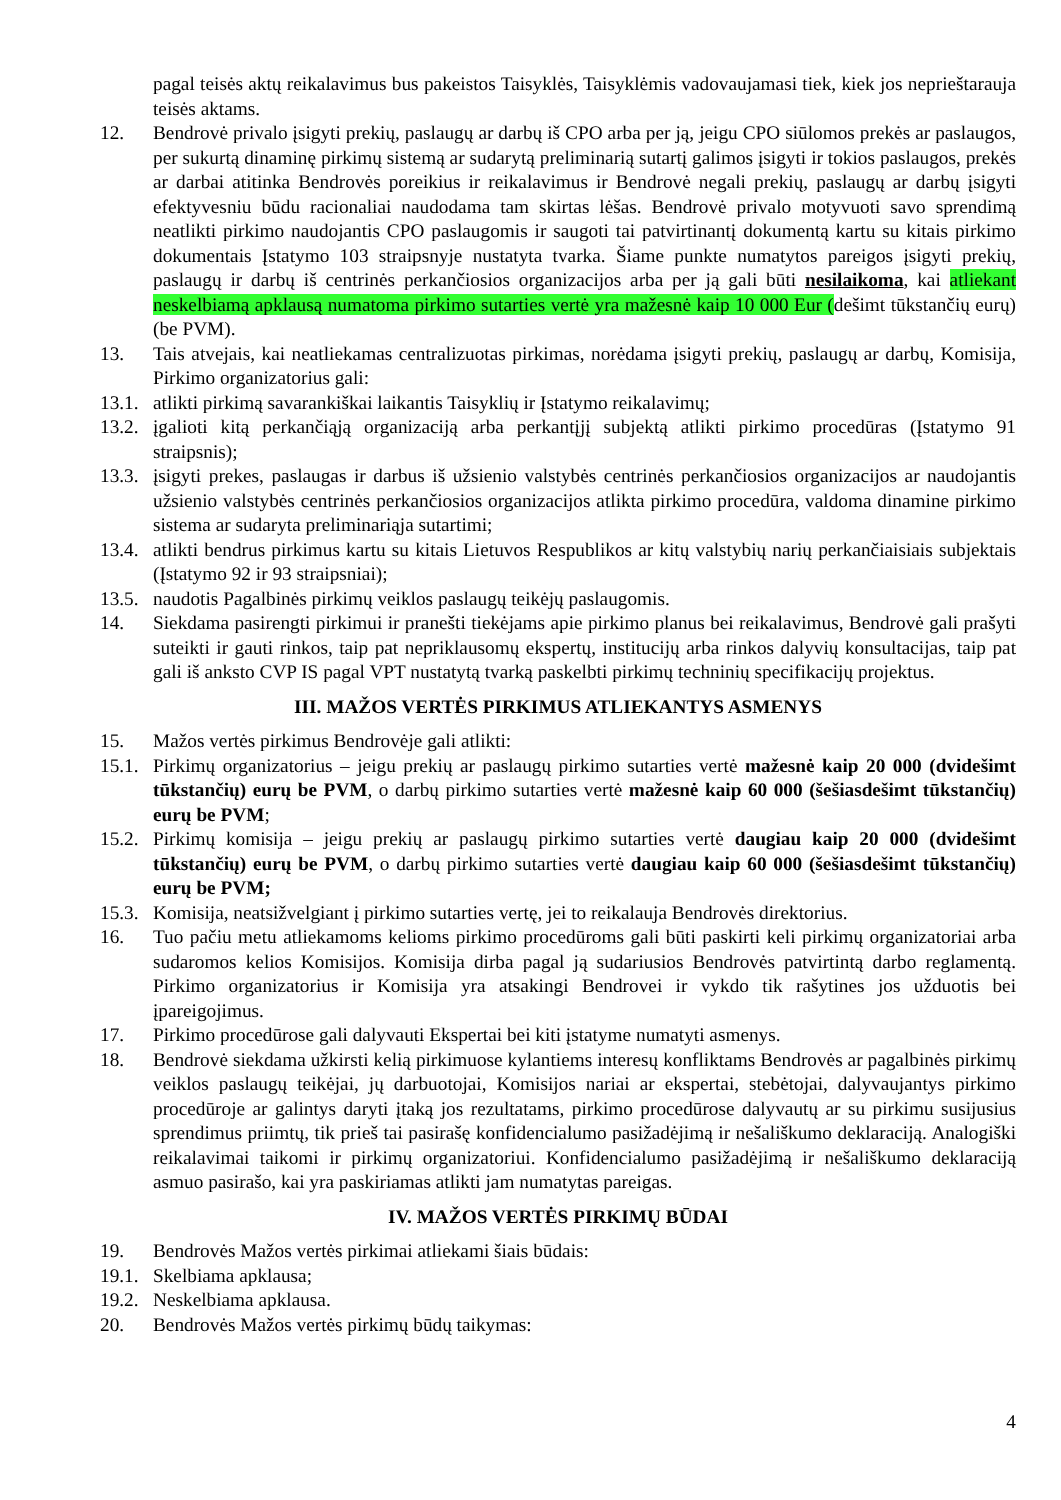pagal teisės aktų reikalavimus bus pakeistos Taisyklės, Taisyklėmis vadovaujamasi tiek, kiek jos neprieštarauja teisės aktams.
12. Bendrovė privalo įsigyti prekių, paslaugų ar darbų iš CPO arba per ją, jeigu CPO siūlomos prekės ar paslaugos, per sukurtą dinaminę pirkimų sistemą ar sudarytą preliminarią sutartį galimos įsigyti ir tokios paslaugos, prekės ar darbai atitinka Bendrovės poreikius ir reikalavimus ir Bendrovė negali prekių, paslaugų ar darbų įsigyti efektyvesniu būdu racionaliai naudodama tam skirtas lėšas. Bendrovė privalo motyvuoti savo sprendimą neatlikti pirkimo naudojantis CPO paslaugomis ir saugoti tai patvirtinantį dokumentą kartu su kitais pirkimo dokumentais Įstatymo 103 straipsnyje nustatyta tvarka. Šiame punkte numatytos pareigos įsigyti prekių, paslaugų ir darbų iš centrinės perkančiosios organizacijos arba per ją gali būti nesilaikoma, kai atliekant neskelbiamą apklausą numatoma pirkimo sutarties vertė yra mažesnė kaip 10 000 Eur (dešimt tūkstančių eurų) (be PVM).
13. Tais atvejais, kai neatliekamas centralizuotas pirkimas, norėdama įsigyti prekių, paslaugų ar darbų, Komisija, Pirkimo organizatorius gali:
13.1. atlikti pirkimą savarankiškai laikantis Taisyklių ir Įstatymo reikalavimų;
13.2. įgalioti kitą perkančiąją organizaciją arba perkantįjį subjektą atlikti pirkimo procedūras (Įstatymo 91 straipsnis);
13.3. įsigyti prekes, paslaugas ir darbus iš užsienio valstybės centrinės perkančiosios organizacijos ar naudojantis užsienio valstybės centrinės perkančiosios organizacijos atlikta pirkimo procedūra, valdoma dinamine pirkimo sistema ar sudaryta preliminariąja sutartimi;
13.4. atlikti bendrus pirkimus kartu su kitais Lietuvos Respublikos ar kitų valstybių narių perkančiaisiais subjektais (Įstatymo 92 ir 93 straipsniai);
13.5. naudotis Pagalbinės pirkimų veiklos paslaugų teikėjų paslaugomis.
14. Siekdama pasirengti pirkimui ir pranešti tiekėjams apie pirkimo planus bei reikalavimus, Bendrovė gali prašyti suteikti ir gauti rinkos, taip pat nepriklausomų ekspertų, institucijų arba rinkos dalyvių konsultacijas, taip pat gali iš anksto CVP IS pagal VPT nustatytą tvarką paskelbti pirkimų techninių specifikacijų projektus.
III. MAŽOS VERTĖS PIRKIMUS ATLIEKANTYS ASMENYS
15. Mažos vertės pirkimus Bendrovėje gali atlikti:
15.1. Pirkimų organizatorius – jeigu prekių ar paslaugų pirkimo sutarties vertė mažesnė kaip 20 000 (dvidešimt tūkstančių) eurų be PVM, o darbų pirkimo sutarties vertė mažesnė kaip 60 000 (šešiasdešimt tūkstančių) eurų be PVM;
15.2. Pirkimų komisija – jeigu prekių ar paslaugų pirkimo sutarties vertė daugiau kaip 20 000 (dvidešimt tūkstančių) eurų be PVM, o darbų pirkimo sutarties vertė daugiau kaip 60 000 (šešiasdešimt tūkstančių) eurų be PVM;
15.3. Komisija, neatsižvelgiant į pirkimo sutarties vertę, jei to reikalauja Bendrovės direktorius.
16. Tuo pačiu metu atliekamoms kelioms pirkimo procedūroms gali būti paskirti keli pirkimų organizatoriai arba sudaromos kelios Komisijos. Komisija dirba pagal ją sudariusios Bendrovės patvirtintą darbo reglamentą. Pirkimo organizatorius ir Komisija yra atsakingi Bendrovei ir vykdo tik rašytines jos užduotis bei įpareigojimus.
17. Pirkimo procedūrose gali dalyvauti Ekspertai bei kiti įstatyme numatyti asmenys.
18. Bendrovė siekdama užkirsti kelią pirkimuose kylantiems interesų konfliktams Bendrovės ar pagalbinės pirkimų veiklos paslaugų teikėjai, jų darbuotojai, Komisijos nariai ar ekspertai, stebėtojai, dalyvaujantys pirkimo procedūroje ar galintys daryti įtaką jos rezultatams, pirkimo procedūrose dalyvautų ar su pirkimu susijusius sprendimus priimtų, tik prieš tai pasirašę konfidencialumo pasižadėjimą ir nešališkumo deklaraciją. Analogiški reikalavimai taikomi ir pirkimų organizatoriui. Konfidencialumo pasižadėjimą ir nešališkumo deklaraciją asmuo pasirašo, kai yra paskiriamas atlikti jam numatytas pareigas.
IV. MAŽOS VERTĖS PIRKIMŲ BŪDAI
19. Bendrovės Mažos vertės pirkimai atliekami šiais būdais:
19.1. Skelbiama apklausa;
19.2. Neskelbiama apklausa.
20. Bendrovės Mažos vertės pirkimų būdų taikymas:
4